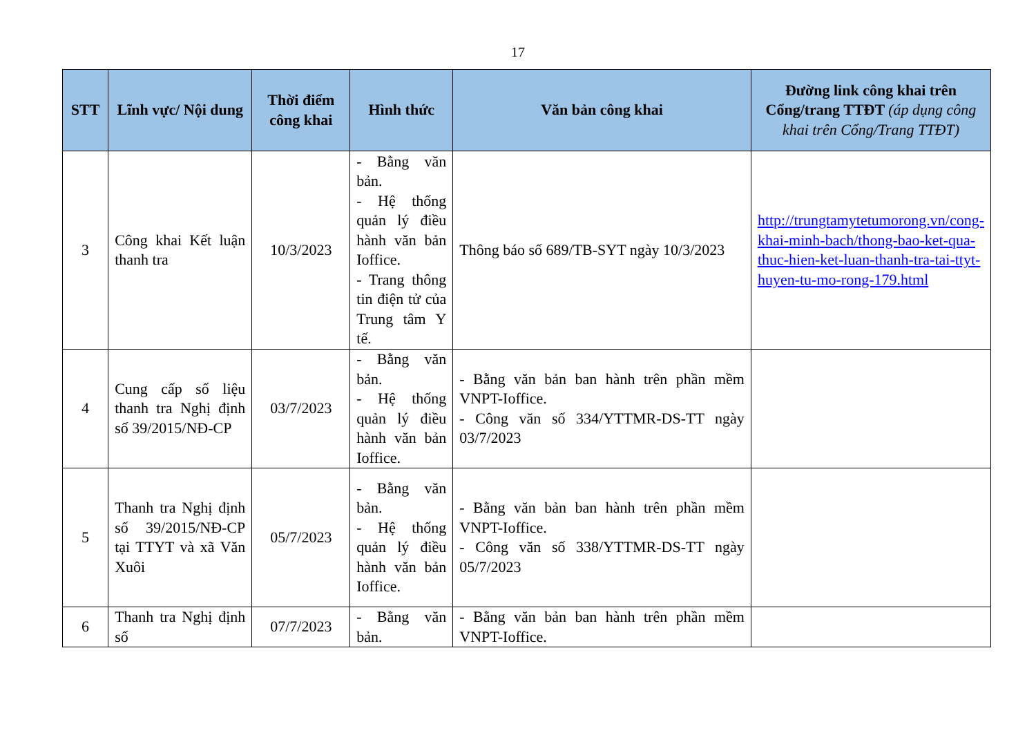17
| STT | Lĩnh vực/ Nội dung | Thời điểm công khai | Hình thức | Văn bản công khai | Đường link công khai trên Cổng/trang TTĐT (áp dụng công khai trên Cổng/Trang TTĐT) |
| --- | --- | --- | --- | --- | --- |
| 3 | Công khai Kết luận thanh tra | 10/3/2023 | - Bằng văn bản. - Hệ thống quản lý điều hành văn bản Ioffice. - Trang thông tin điện tử của Trung tâm Y tế. | Thông báo số 689/TB-SYT ngày 10/3/2023 | http://trungtamytetumorong.vn/cong-khai-minh-bach/thong-bao-ket-qua-thuc-hien-ket-luan-thanh-tra-tai-ttyt-huyen-tu-mo-rong-179.html |
| 4 | Cung cấp số liệu thanh tra Nghị định số 39/2015/NĐ-CP | 03/7/2023 | - Bằng văn bản. - Hệ thống quản lý điều hành văn bản Ioffice. | - Bằng văn bản ban hành trên phần mềm VNPT-Ioffice. - Công văn số 334/YTTMR-DS-TT ngày 03/7/2023 | |
| 5 | Thanh tra Nghị định số 39/2015/NĐ-CP tại TTYT và xã Văn Xuôi | 05/7/2023 | - Bằng văn bản. - Hệ thống quản lý điều hành văn bản Ioffice. | - Bằng văn bản ban hành trên phần mềm VNPT-Ioffice. - Công văn số 338/YTTMR-DS-TT ngày 05/7/2023 | |
| 6 | Thanh tra Nghị định số | 07/7/2023 | - Bằng văn bản. | - Bằng văn bản ban hành trên phần mềm VNPT-Ioffice. | |